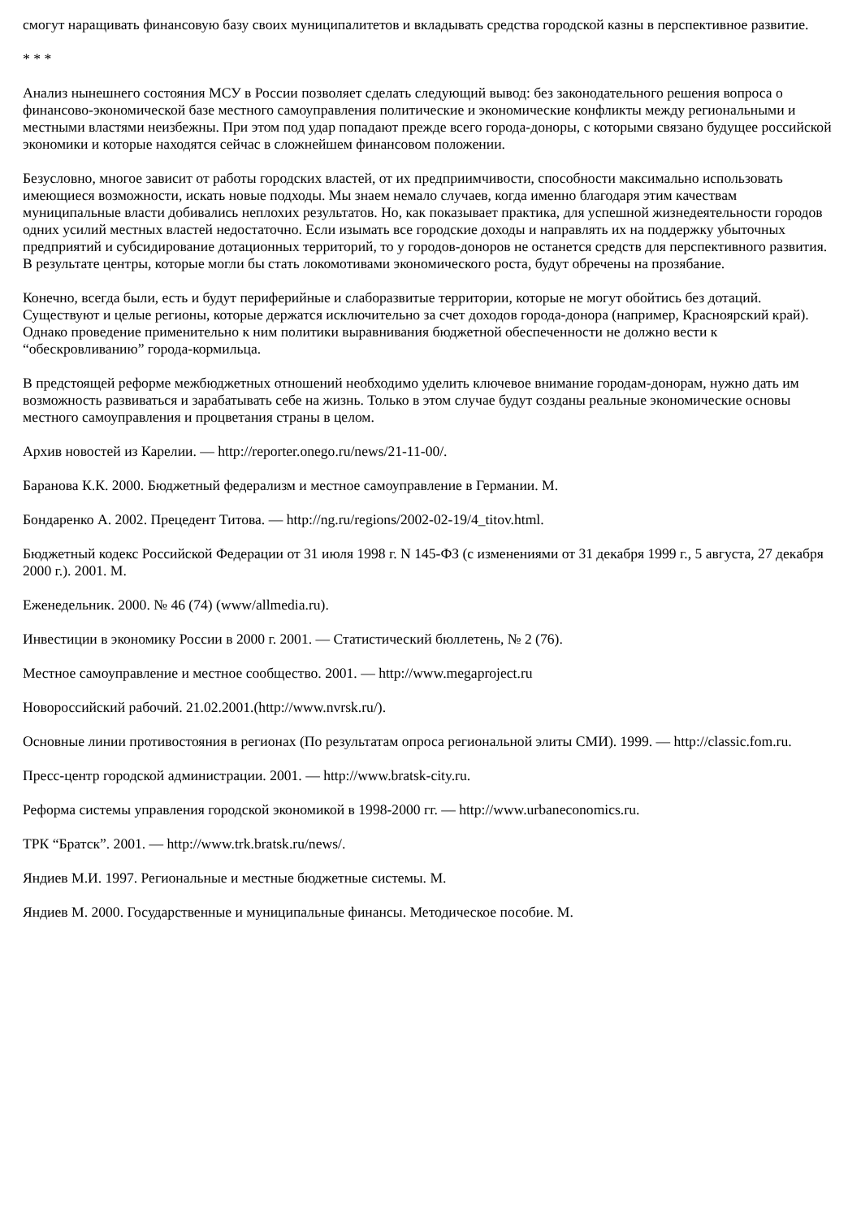смогут наращивать финансовую базу своих муниципалитетов и вкладывать средства городской казны в перспективное развитие.
* * *
Анализ нынешнего состояния МСУ в России позволяет сделать следующий вывод: без законодательного решения вопроса о финансово-экономической базе местного самоуправления политические и экономические конфликты между региональными и местными властями неизбежны. При этом под удар попадают прежде всего города-доноры, с которыми связано будущее российской экономики и которые находятся сейчас в сложнейшем финансовом положении.
Безусловно, многое зависит от работы городских властей, от их предприимчивости, способности максимально использовать имеющиеся возможности, искать новые подходы. Мы знаем немало случаев, когда именно благодаря этим качествам муниципальные власти добивались неплохих результатов. Но, как показывает практика, для успешной жизнедеятельности городов одних усилий местных властей недостаточно. Если изымать все городские доходы и направлять их на поддержку убыточных предприятий и субсидирование дотационных территорий, то у городов-доноров не останется средств для перспективного развития. В результате центры, которые могли бы стать локомотивами экономического роста, будут обречены на прозябание.
Конечно, всегда были, есть и будут периферийные и слаборазвитые территории, которые не могут обойтись без дотаций. Существуют и целые регионы, которые держатся исключительно за счет доходов города-донора (например, Красноярский край). Однако проведение применительно к ним политики выравнивания бюджетной обеспеченности не должно вести к “обескровливанию” города-кормильца.
В предстоящей реформе межбюджетных отношений необходимо уделить ключевое внимание городам-донорам, нужно дать им возможность развиваться и зарабатывать себе на жизнь. Только в этом случае будут созданы реальные экономические основы местного самоуправления и процветания страны в целом.
Архив новостей из Карелии. — http://reporter.onego.ru/news/21-11-00/.
Баранова К.К. 2000. Бюджетный федерализм и местное самоуправление в Германии. М.
Бондаренко А. 2002. Прецедент Титова. — http://ng.ru/regions/2002-02-19/4_titov.html.
Бюджетный кодекс Российской Федерации от 31 июля 1998 г. N 145-ФЗ (с изменениями от 31 декабря 1999 г., 5 августа, 27 декабря 2000 г.). 2001. М.
Еженедельник. 2000. № 46 (74) (www/allmedia.ru).
Инвестиции в экономику России в 2000 г. 2001. — Статистический бюллетень, № 2 (76).
Местное самоуправление и местное сообщество. 2001. — http://www.megaproject.ru
Новороссийский рабочий. 21.02.2001.(http://www.nvrsk.ru/).
Основные линии противостояния в регионах (По результатам опроса региональной элиты СМИ). 1999. — http://classic.fom.ru.
Пресс-центр городской администрации. 2001. — http://www.bratsk-city.ru.
Реформа системы управления городской экономикой в 1998-2000 гг. — http://www.urbaneconomics.ru.
ТРК “Братск”. 2001. — http://www.trk.bratsk.ru/news/.
Яндиев М.И. 1997. Региональные и местные бюджетные системы. М.
Яндиев М. 2000. Государственные и муниципальные финансы. Методическое пособие. М.